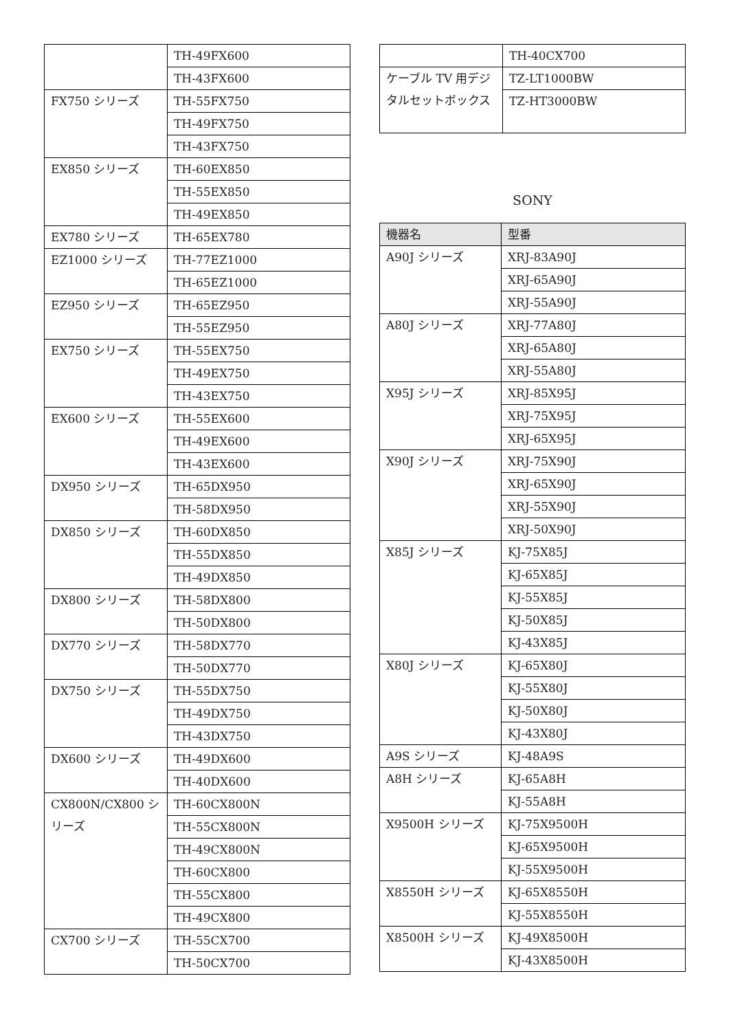| | TH-49FX600 |
| | TH-43FX600 |
| FX750 シリーズ | TH-55FX750 |
| | TH-49FX750 |
| | TH-43FX750 |
| EX850 シリーズ | TH-60EX850 |
| | TH-55EX850 |
| | TH-49EX850 |
| EX780 シリーズ | TH-65EX780 |
| EZ1000 シリーズ | TH-77EZ1000 |
| | TH-65EZ1000 |
| EZ950 シリーズ | TH-65EZ950 |
| | TH-55EZ950 |
| EX750 シリーズ | TH-55EX750 |
| | TH-49EX750 |
| | TH-43EX750 |
| EX600 シリーズ | TH-55EX600 |
| | TH-49EX600 |
| | TH-43EX600 |
| DX950 シリーズ | TH-65DX950 |
| | TH-58DX950 |
| DX850 シリーズ | TH-60DX850 |
| | TH-55DX850 |
| | TH-49DX850 |
| DX800 シリーズ | TH-58DX800 |
| | TH-50DX800 |
| DX770 シリーズ | TH-58DX770 |
| | TH-50DX770 |
| DX750 シリーズ | TH-55DX750 |
| | TH-49DX750 |
| | TH-43DX750 |
| DX600 シリーズ | TH-49DX600 |
| | TH-40DX600 |
| CX800N/CX800 シリーズ | TH-60CX800N |
| | TH-55CX800N |
| | TH-49CX800N |
| | TH-60CX800 |
| | TH-55CX800 |
| | TH-49CX800 |
| CX700 シリーズ | TH-55CX700 |
| | TH-50CX700 |
| | TH-40CX700 |
| ケーブル TV 用デジタルセットボックス | TZ-LT1000BW |
| | TZ-HT3000BW |
SONY
| 機器名 | 型番 |
| --- | --- |
| A90J シリーズ | XRJ-83A90J |
| | XRJ-65A90J |
| | XRJ-55A90J |
| A80J シリーズ | XRJ-77A80J |
| | XRJ-65A80J |
| | XRJ-55A80J |
| X95J シリーズ | XRJ-85X95J |
| | XRJ-75X95J |
| | XRJ-65X95J |
| X90J シリーズ | XRJ-75X90J |
| | XRJ-65X90J |
| | XRJ-55X90J |
| | XRJ-50X90J |
| X85J シリーズ | KJ-75X85J |
| | KJ-65X85J |
| | KJ-55X85J |
| | KJ-50X85J |
| | KJ-43X85J |
| X80J シリーズ | KJ-65X80J |
| | KJ-55X80J |
| | KJ-50X80J |
| | KJ-43X80J |
| A9S シリーズ | KJ-48A9S |
| A8H シリーズ | KJ-65A8H |
| | KJ-55A8H |
| X9500H シリーズ | KJ-75X9500H |
| | KJ-65X9500H |
| | KJ-55X9500H |
| X8550H シリーズ | KJ-65X8550H |
| | KJ-55X8550H |
| X8500H シリーズ | KJ-49X8500H |
| | KJ-43X8500H |